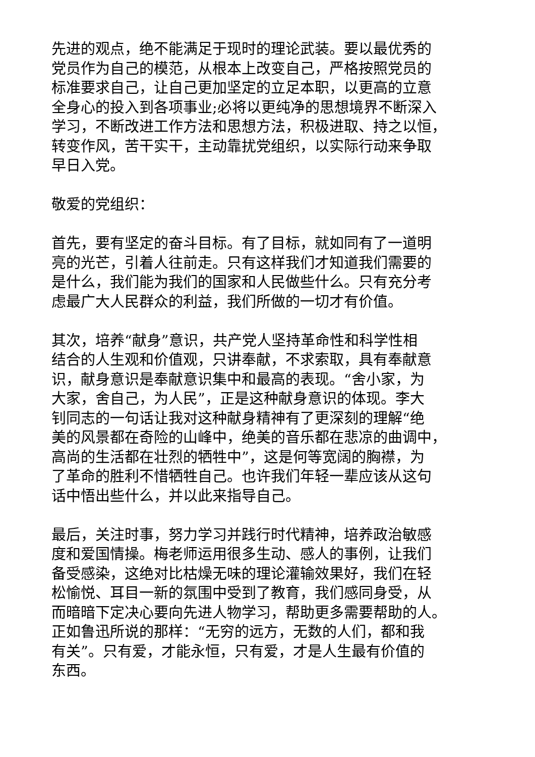先进的观点，绝不能满足于现时的理论武装。要以最优秀的
党员作为自己的模范，从根本上改变自己，严格按照党员的
标准要求自己，让自己更加坚定的立足本职，以更高的立意
全身心的投入到各项事业;必将以更纯净的思想境界不断深入
学习，不断改进工作方法和思想方法，积极进取、持之以恒，
转变作风，苦干实干，主动靠扰党组织，以实际行动来争取
早日入党。
敬爱的党组织：
首先，要有坚定的奋斗目标。有了目标，就如同有了一道明
亮的光芒，引着人往前走。只有这样我们才知道我们需要的
是什么，我们能为我们的国家和人民做些什么。只有充分考
虑最广大人民群众的利益，我们所做的一切才有价值。
其次，培养“献身”意识，共产党人坚持革命性和科学性相
结合的人生观和价值观，只讲奉献，不求索取，具有奉献意
识，献身意识是奉献意识集中和最高的表现。“舍小家，为
大家，舍自己，为人民”，正是这种献身意识的体现。李大
钊同志的一句话让我对这种献身精神有了更深刻的理解“绝
美的风景都在奇险的山峰中，绝美的音乐都在悲凉的曲调中，
高尚的生活都在壮烈的牺牲中”，这是何等宽阔的胸襟，为
了革命的胜利不惜牺牲自己。也许我们年轻一辈应该从这句
话中悟出些什么，并以此来指导自己。
最后，关注时事，努力学习并践行时代精神，培养政治敏感
度和爱国情操。梅老师运用很多生动、感人的事例，让我们
备受感染，这绝对比枯燥无味的理论灌输效果好，我们在轻
松愉悦、耳目一新的氛围中受到了教育，我们感同身受，从
而暗暗下定决心要向先进人物学习，帮助更多需要帮助的人。
正如鲁迅所说的那样：“无穷的远方，无数的人们，都和我
有关”。只有爱，才能永恒，只有爱，才是人生最有价值的
东西。